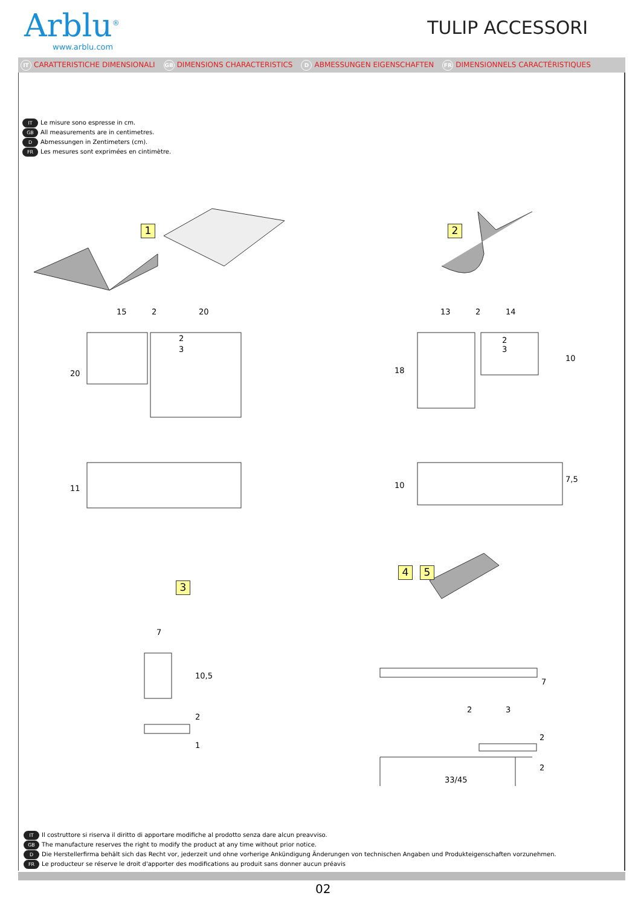Arblu<sup>®</sup>
www.arblu.com
TULIP ACCESSORI
IT CARATTERISTICHE DIMENSIONALI GB DIMENSIONS CHARACTERISTICS D ABMESSUNGEN EIGENSCHAFTEN FR DIMENSIONNELS CARACTÉRISTIQUES
IT Le misure sono espresse in cm.
GB All measurements are in centimetres.
D Abmessungen in Zentimeters (cm).
FR Les mesures sont exprimées en cintimètre.
1 2
3
4 5
15 2 20
2
3
20
13 2 14
2
3
18
10
11 10
7,5
7
10,5
2
1
7
2 3
2
2
33/45
IT Il costruttore si riserva il diritto di apportare modifiche al prodotto senza dare alcun preavviso.
GB The manufacture reserves the right to modify the product at any time without prior notice.
D Die Herstellerfirma behält sich das Recht vor, jederzeit und ohne vorherige Ankündigung Änderungen von technischen Angaben und Produkteigenschaften vorzunehmen.
FR Le producteur se réserve le droit d'apporter des modifications au produit sans donner aucun préavis
02